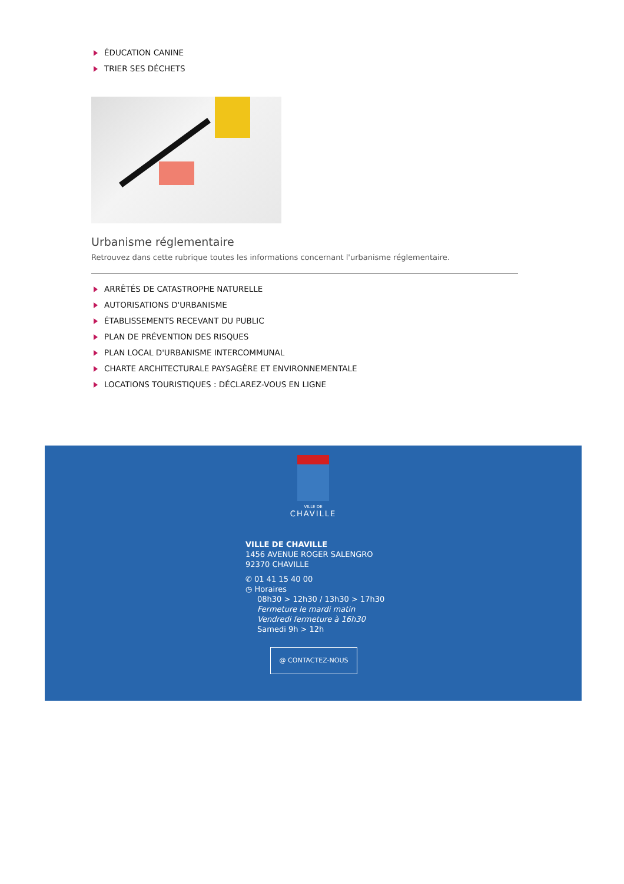ÉDUCATION CANINE
TRIER SES DÉCHETS
Urbanisme réglementaire
Retrouvez dans cette rubrique toutes les informations concernant l'urbanisme réglementaire.
ARRÊTÉS DE CATASTROPHE NATURELLE
AUTORISATIONS D'URBANISME
ÉTABLISSEMENTS RECEVANT DU PUBLIC
PLAN DE PRÉVENTION DES RISQUES
PLAN LOCAL D'URBANISME INTERCOMMUNAL
CHARTE ARCHITECTURALE PAYSAGÈRE ET ENVIRONNEMENTALE
LOCATIONS TOURISTIQUES : DÉCLAREZ-VOUS EN LIGNE
VILLE DE
CHAVILLE
VILLE DE CHAVILLE
1456 AVENUE ROGER SALENGRO
92370 CHAVILLE
✆ 01 41 15 40 00
◷ Horaires
08h30 > 12h30 / 13h30 > 17h30
Fermeture le mardi matin
Vendredi fermeture à 16h30
Samedi 9h > 12h
@ CONTACTEZ-NOUS